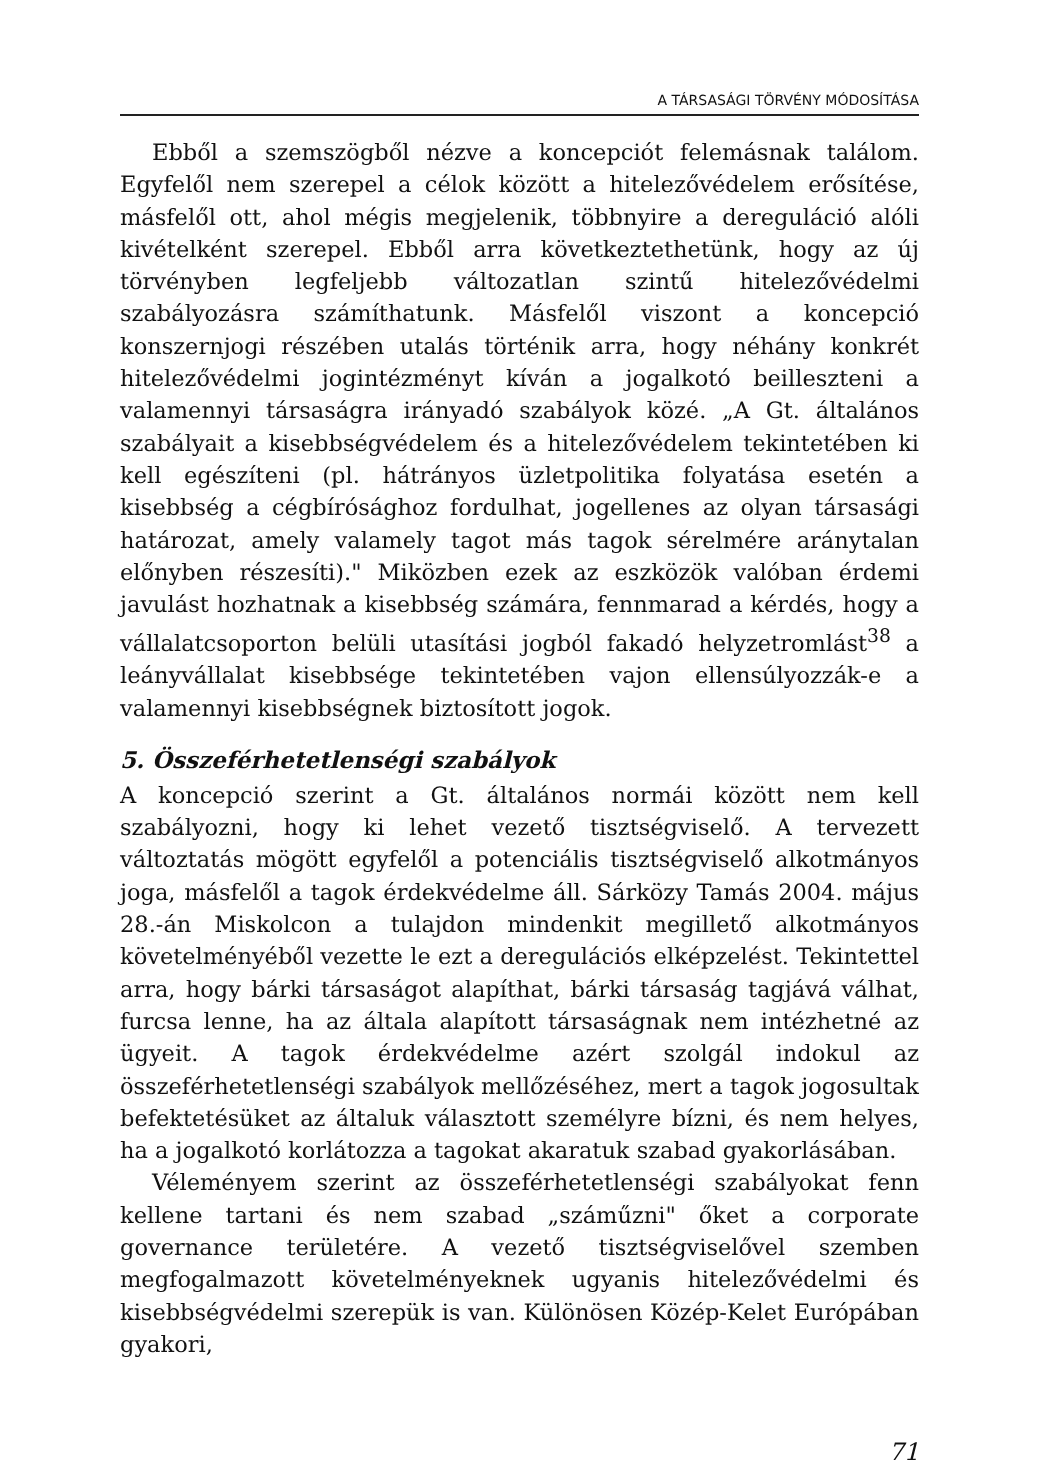A TÁRSASÁGI TÖRVÉNY MÓDOSÍTÁSA
Ebből a szemszögből nézve a koncepciót felemásnak találom. Egyfelől nem szerepel a célok között a hitelezővédelem erősítése, másfelől ott, ahol mégis megjelenik, többnyire a dereguláció alóli kivételként szerepel. Ebből arra következtethetünk, hogy az új törvényben legfeljebb változatlan szintű hitelezővédelmi szabályozásra számíthatunk. Másfelől viszont a koncepció konszernjogi részében utalás történik arra, hogy néhány konkrét hitelezővédelmi jogintézményt kíván a jogalkotó beilleszteni a valamennyi társaságra irányadó szabályok közé. „A Gt. általános szabályait a kisebbségvédelem és a hitelezővédelem tekintetében ki kell egészíteni (pl. hátrányos üzletpolitika folyatása esetén a kisebbség a cégbírósághoz fordulhat, jogellenes az olyan társasági határozat, amely valamely tagot más tagok sérelmére aránytalan előnyben részesíti)." Miközben ezek az eszközök valóban érdemi javulást hozhatnak a kisebbség számára, fennmarad a kérdés, hogy a vállalatcsoporton belüli utasítási jogból fakadó helyzetromlást<sup>38</sup> a leányvállalat kisebbsége tekintetében vajon ellensúlyozzák-e a valamennyi kisebbségnek biztosított jogok.
5. Összeférhetetlenségi szabályok
A koncepció szerint a Gt. általános normái között nem kell szabályozni, hogy ki lehet vezető tisztségviselő. A tervezett változtatás mögött egyfelől a potenciális tisztségviselő alkotmányos joga, másfelől a tagok érdekvédelme áll. Sárközy Tamás 2004. május 28.-án Miskolcon a tulajdon mindenkit megillető alkotmányos követelményéből vezette le ezt a deregulációs elképzelést. Tekintettel arra, hogy bárki társaságot alapíthat, bárki társaság tagjává válhat, furcsa lenne, ha az általa alapított társaságnak nem intézhetné az ügyeit. A tagok érdekvédelme azért szolgál indokul az összeférhetetlenségi szabályok mellőzéséhez, mert a tagok jogosultak befektetésüket az általuk választott személyre bízni, és nem helyes, ha a jogalkotó korlátozza a tagokat akaratuk szabad gyakorlásában.
Véleményem szerint az összeférhetetlenségi szabályokat fenn kellene tartani és nem szabad „száműzni" őket a corporate governance területére. A vezető tisztségviselővel szemben megfogalmazott követelményeknek ugyanis hitelezővédelmi és kisebbségvédelmi szerepük is van. Különösen Közép-Kelet Európában gyakori,
71